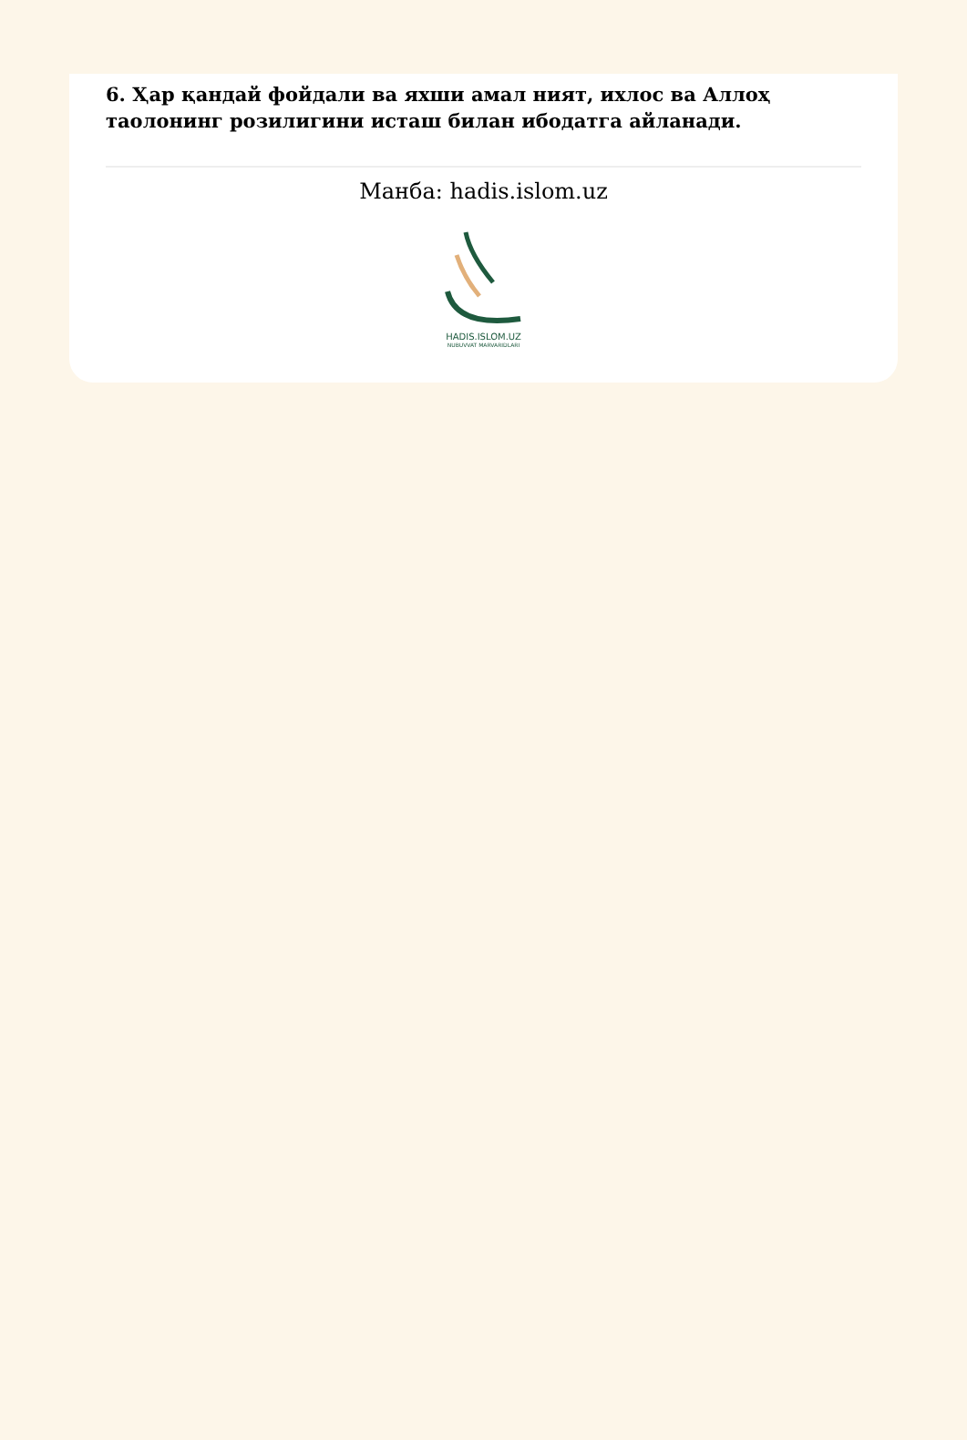6. Ҳар қандай фойдали ва яхши амал ният, ихлос ва Аллоҳ таолонинг розилигини исташ билан ибодатга айланади.
Манба: hadis.islom.uz
HADIS.ISLOM.UZ
NUBUVVAT MARVARIDLARI